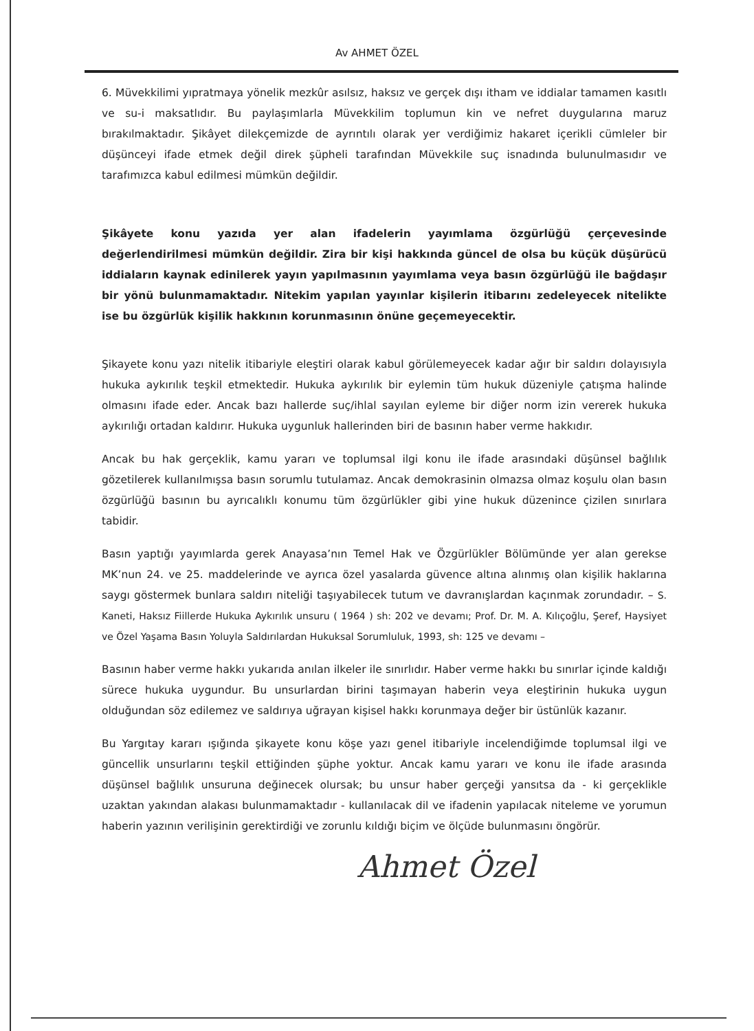Av AHMET ÖZEL
6. Müvekkilimi yıpratmaya yönelik mezkûr asılsız, haksız ve gerçek dışı itham ve iddialar tamamen kasıtlı ve su-i maksatlıdır. Bu paylaşımlarla Müvekkilim toplumun kin ve nefret duygularına maruz bırakılmaktadır. Şikâyet dilekçemizde de ayrıntılı olarak yer verdiğimiz hakaret içerikli cümleler bir düşünceyi ifade etmek değil direk şüpheli tarafından Müvekkile suç isnadında bulunulmasıdır ve tarafımızca kabul edilmesi mümkün değildir.
Şikâyete konu yazıda yer alan ifadelerin yayımlama özgürlüğü çerçevesinde değerlendirilmesi mümkün değildir. Zira bir kişi hakkında güncel de olsa bu küçük düşürücü iddiaların kaynak edinilerek yayın yapılmasının yayımlama veya basın özgürlüğü ile bağdaşır bir yönü bulunmamaktadır. Nitekim yapılan yayınlar kişilerin itibarını zedeleyecek nitelikte ise bu özgürlük kişilik hakkının korunmasının önüne geçemeyecektir.
Şikayete konu yazı nitelik itibariyle eleştiri olarak kabul görülemeyecek kadar ağır bir saldırı dolayısıyla hukuka aykırılık teşkil etmektedir. Hukuka aykırılık bir eylemin tüm hukuk düzeniyle çatışma halinde olmasını ifade eder. Ancak bazı hallerde suç/ihlal sayılan eyleme bir diğer norm izin vererek hukuka aykırılığı ortadan kaldırır. Hukuka uygunluk hallerinden biri de basının haber verme hakkıdır.
Ancak bu hak gerçeklik, kamu yararı ve toplumsal ilgi konu ile ifade arasındaki düşünsel bağlılık gözetilerek kullanılmışsa basın sorumlu tutulamaz. Ancak demokrasinin olmazsa olmaz koşulu olan basın özgürlüğü basının bu ayrıcalıklı konumu tüm özgürlükler gibi yine hukuk düzenince çizilen sınırlara tabidir.
Basın yaptığı yayımlarda gerek Anayasa’nın Temel Hak ve Özgürlükler Bölümünde yer alan gerekse MK’nun 24. ve 25. maddelerinde ve ayrıca özel yasalarda güvence altına alınmış olan kişilik haklarına saygı göstermek bunlara saldırı niteliği taşıyabilecek tutum ve davranışlardan kaçınmak zorundadır. – S. Kaneti, Haksız Fiillerde Hukuka Aykırılık unsuru ( 1964 ) sh: 202 ve devamı; Prof. Dr. M. A. Kılıçoğlu, Şeref, Haysiyet ve Özel Yaşama Basın Yoluyla Saldırılardan Hukuksal Sorumluluk, 1993, sh: 125 ve devamı –
Basının haber verme hakkı yukarıda anılan ilkeler ile sınırlıdır. Haber verme hakkı bu sınırlar içinde kaldığı sürece hukuka uygundur. Bu unsurlardan birini taşımayan haberin veya eleştirinin hukuka uygun olduğundan söz edilemez ve saldırıya uğrayan kişisel hakkı korunmaya değer bir üstünlük kazanır.
Bu Yargıtay kararı ışığında şikayete konu köşe yazı genel itibariyle incelendiğimde toplumsal ilgi ve güncellik unsurlarını teşkil ettiğinden şüphe yoktur. Ancak kamu yararı ve konu ile ifade arasında düşünsel bağlılık unsuruna değinecek olursak; bu unsur haber gerçeği yansıtsa da - ki gerçeklikle uzaktan yakından alakası bulunmamaktadır - kullanılacak dil ve ifadenin yapılacak niteleme ve yorumun haberin yazının verilişinin gerektirdiği ve zorunlu kıldığı biçim ve ölçüde bulunmasını öngörür.
Ahmet Özel